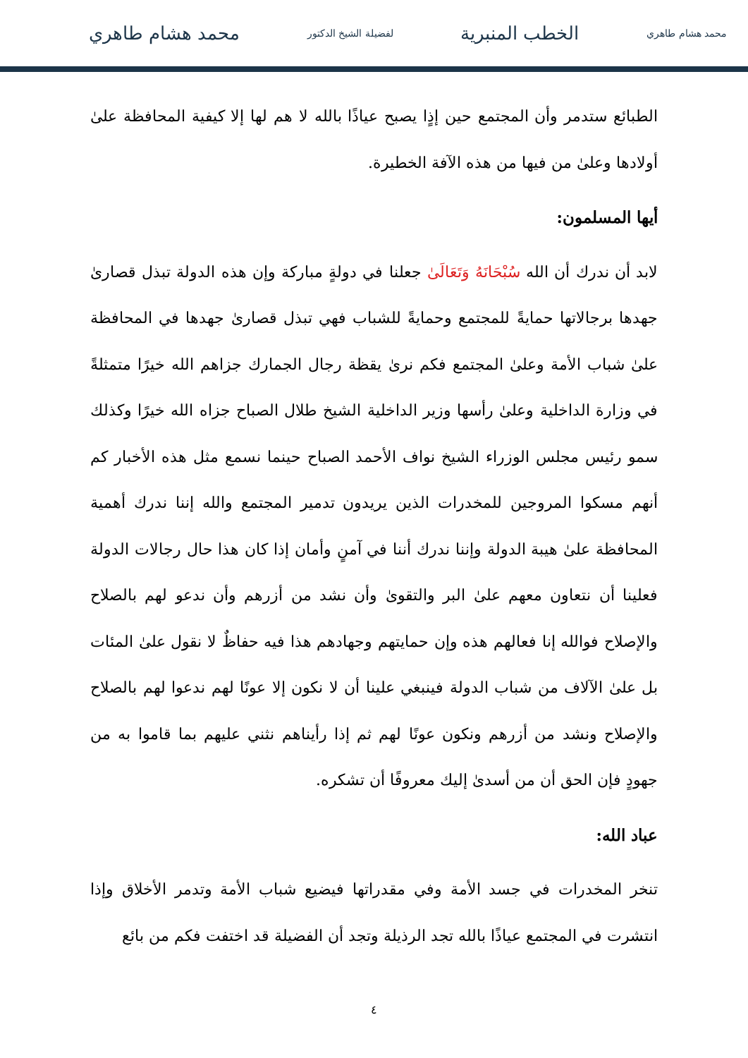محمد هشام طاهري الخطب المنبرية لفضيلة الشيخ الدكتور محمد هشام طاهري
الطبائع ستدمر وأن المجتمع حين إذٍا يصبح عياذًا بالله لا هم لها إلا كيفية المحافظة علىٰ أولادها وعلىٰ من فيها من هذه الآفة الخطيرة.
أيها المسلمون:
لابد أن ندرك أن الله سُبْحَانَهُ وَتَعَالَىٰ جعلنا في دولةٍ مباركة وإن هذه الدولة تبذل قصارىٰ جهدها برجالاتها حمايةً للمجتمع وحمايةً للشباب فهي تبذل قصارىٰ جهدها في المحافظة علىٰ شباب الأمة وعلىٰ المجتمع فكم نرىٰ يقظة رجال الجمارك جزاهم الله خيرًا متمثلةً في وزارة الداخلية وعلىٰ رأسها وزير الداخلية الشيخ طلال الصباح جزاه الله خيرًا وكذلك سمو رئيس مجلس الوزراء الشيخ نواف الأحمد الصباح حينما نسمع مثل هذه الأخبار كم أنهم مسكوا المروجين للمخدرات الذين يريدون تدمير المجتمع والله إننا ندرك أهمية المحافظة علىٰ هيبة الدولة وإننا ندرك أننا في آمنٍ وأمان إذا كان هذا حال رجالات الدولة فعلينا أن نتعاون معهم علىٰ البر والتقوىٰ وأن نشد من أزرهم وأن ندعو لهم بالصلاح والإصلاح فوالله إنا فعالهم هذه وإن حمايتهم وجهادهم هذا فيه حفاظٌ لا نقول علىٰ المئات بل علىٰ الآلاف من شباب الدولة فينبغي علينا أن لا نكون إلا عونًا لهم ندعوا لهم بالصلاح والإصلاح ونشد من أزرهم ونكون عونًا لهم ثم إذا رأيناهم نثني عليهم بما قاموا به من جهودٍ فإن الحق أن من أسدىٰ إليك معروفًا أن تشكره.
عباد الله:
تنخر المخدرات في جسد الأمة وفي مقدراتها فيضيع شباب الأمة وتدمر الأخلاق وإذا انتشرت في المجتمع عياذًا بالله تجد الرذيلة وتجد أن الفضيلة قد اختفت فكم من بائع
٤